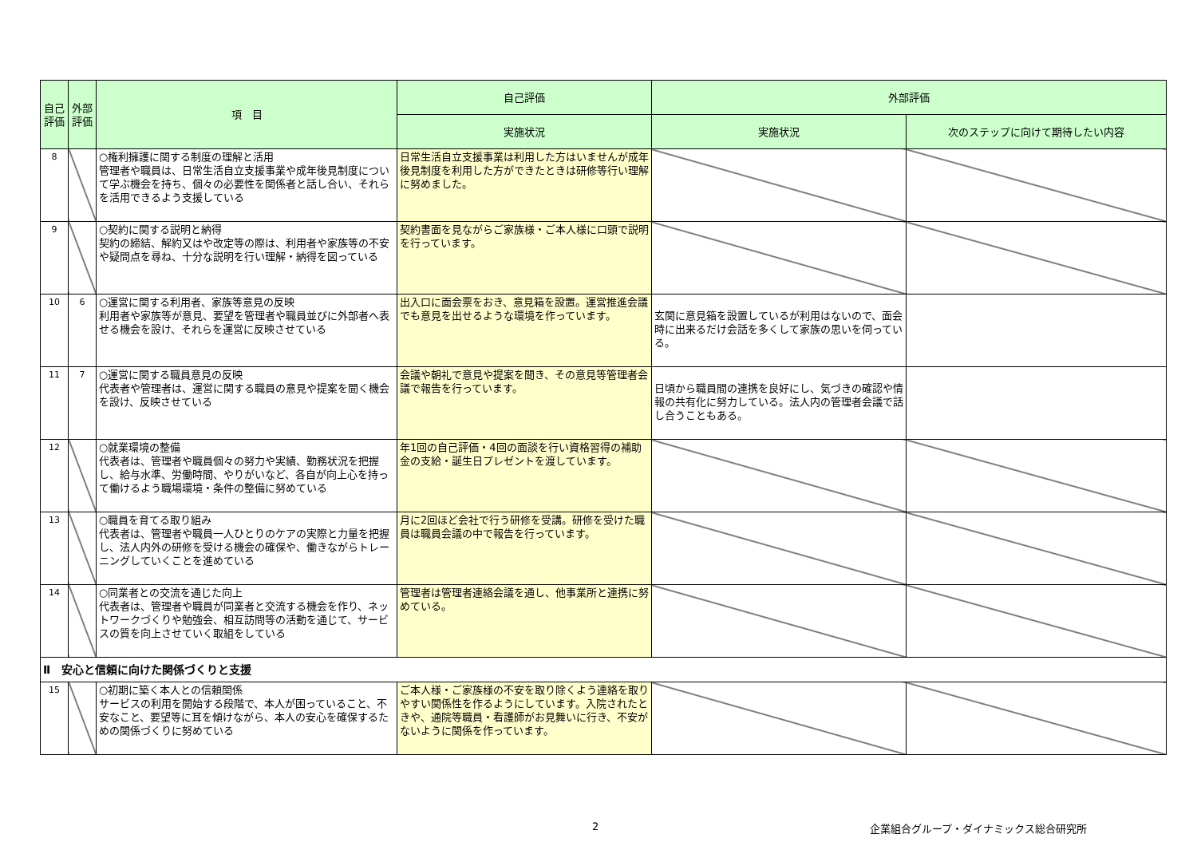| 自己評価 | 外部評価 | 項 目 | 自己評価 | 外部評価 | |
| --- | --- | --- | --- | --- | --- |
| | | | 実施状況 | 実施状況 | 次のステップに向けて期待したい内容 |
| 8 | | ○権利擁護に関する制度の理解と活用 管理者や職員は、日常生活自立支援事業や成年後見制度について学ぶ機会を持ち、個々の必要性を関係者と話し合い、それらを活用できるよう支援している | 日常生活自立支援事業は利用した方はいませんが成年後見制度を利用した方ができたときは研修等行い理解に努めました。 | | |
| 9 | | ○契約に関する説明と納得 契約の締結、解約又はや改定等の際は、利用者や家族等の不安や疑問点を尋ね、十分な説明を行い理解・納得を図っている | 契約書面を見ながらご家族様・ご本人様に口頭で説明を行っています。 | | |
| 10 | 6 | ○運営に関する利用者、家族等意見の反映 利用者や家族等が意見、要望を管理者や職員並びに外部者へ表せる機会を設け、それらを運営に反映させている | 出入口に面会票をおき、意見箱を設置。運営推進会議でも意見を出せるような環境を作っています。 | 玄関に意見箱を設置しているが利用はないので、面会時に出来るだけ会話を多くして家族の思いを伺っている。 | |
| 11 | 7 | ○運営に関する職員意見の反映 代表者や管理者は、運営に関する職員の意見や提案を聞く機会を設け、反映させている | 会議や朝礼で意見や提案を聞き、その意見等管理者会議で報告を行っています。 | 日頃から職員間の連携を良好にし、気づきの確認や情報の共有化に努力している。法人内の管理者会議で話し合うこともある。 | |
| 12 | | ○就業環境の整備 代表者は、管理者や職員個々の努力や実績、勤務状況を把握し、給与水準、労働時間、やりがいなど、各自が向上心を持って働けるよう職場環境・条件の整備に努めている | 年1回の自己評価・4回の面談を行い資格習得の補助金の支給・誕生日プレゼントを渡しています。 | | |
| 13 | | ○職員を育てる取り組み 代表者は、管理者や職員一人ひとりのケアの実際と力量を把握し、法人内外の研修を受ける機会の確保や、働きながらトレーニングしていくことを進めている | 月に2回ほど会社で行う研修を受講。研修を受けた職員は職員会議の中で報告を行っています。 | | |
| 14 | | ○同業者との交流を通じた向上 代表者は、管理者や職員が同業者と交流する機会を作り、ネットワークづくりや勉強会、相互訪問等の活動を通じて、サービスの質を向上させていく取組をしている | 管理者は管理者連絡会議を通し、他事業所と連携に努めている。 | | |
| Ⅱ 安心と信頼に向けた関係づくりと支援 | | | | | |
| 15 | | ○初期に築く本人との信頼関係 サービスの利用を開始する段階で、本人が困っていること、不安なこと、要望等に耳を傾けながら、本人の安心を確保するための関係づくりに努めている | ご本人様・ご家族様の不安を取り除くよう連絡を取りやすい関係性を作るようにしています。入院されたときや、通院等職員・看護師がお見舞いに行き、不安がないように関係を作っています。 | | |
2
企業組合グループ・ダイナミックス総合研究所